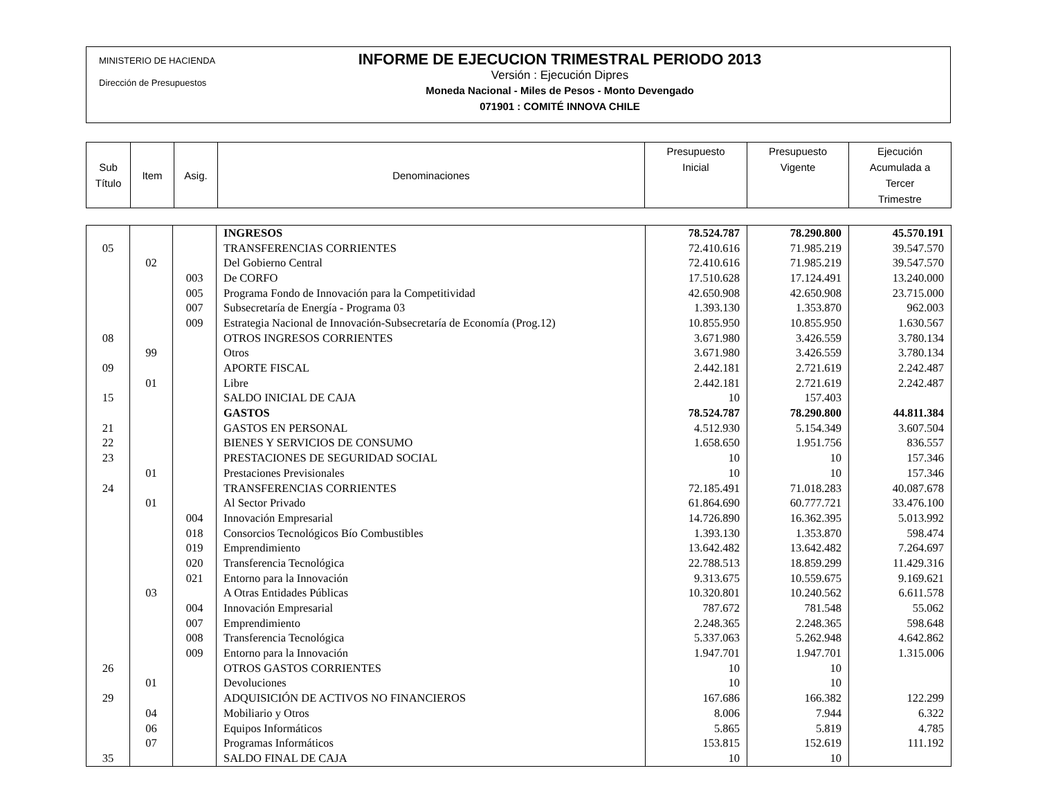MINISTERIO DE HACIENDA
Dirección de Presupuestos
INFORME DE EJECUCION TRIMESTRAL PERIODO 2013
Versión : Ejecución Dipres
Moneda Nacional - Miles de Pesos - Monto Devengado
071901 : COMITÉ INNOVA CHILE
| Sub Título | Item | Asig. | Denominaciones | Presupuesto Inicial | Presupuesto Vigente | Ejecución Acumulada a Tercer Trimestre |
| | | | INGRESOS | 78.524.787 | 78.290.800 | 45.570.191 |
| 05 | | | TRANSFERENCIAS CORRIENTES | 72.410.616 | 71.985.219 | 39.547.570 |
| | 02 | | Del Gobierno Central | 72.410.616 | 71.985.219 | 39.547.570 |
| | | 003 | De CORFO | 17.510.628 | 17.124.491 | 13.240.000 |
| | | 005 | Programa Fondo de Innovación para la Competitividad | 42.650.908 | 42.650.908 | 23.715.000 |
| | | 007 | Subsecretaría de Energía - Programa 03 | 1.393.130 | 1.353.870 | 962.003 |
| | | 009 | Estrategia Nacional de Innovación-Subsecretaría de Economía (Prog.12) | 10.855.950 | 10.855.950 | 1.630.567 |
| 08 | | | OTROS INGRESOS CORRIENTES | 3.671.980 | 3.426.559 | 3.780.134 |
| | 99 | | Otros | 3.671.980 | 3.426.559 | 3.780.134 |
| 09 | | | APORTE FISCAL | 2.442.181 | 2.721.619 | 2.242.487 |
| | 01 | | Libre | 2.442.181 | 2.721.619 | 2.242.487 |
| 15 | | | SALDO INICIAL DE CAJA | 10 | 157.403 | |
| | | | GASTOS | 78.524.787 | 78.290.800 | 44.811.384 |
| 21 | | | GASTOS EN PERSONAL | 4.512.930 | 5.154.349 | 3.607.504 |
| 22 | | | BIENES Y SERVICIOS DE CONSUMO | 1.658.650 | 1.951.756 | 836.557 |
| 23 | | | PRESTACIONES DE SEGURIDAD SOCIAL | 10 | 10 | 157.346 |
| | 01 | | Prestaciones Previsionales | 10 | 10 | 157.346 |
| 24 | | | TRANSFERENCIAS CORRIENTES | 72.185.491 | 71.018.283 | 40.087.678 |
| | 01 | | Al Sector Privado | 61.864.690 | 60.777.721 | 33.476.100 |
| | | 004 | Innovación Empresarial | 14.726.890 | 16.362.395 | 5.013.992 |
| | | 018 | Consorcios Tecnológicos Bío Combustibles | 1.393.130 | 1.353.870 | 598.474 |
| | | 019 | Emprendimiento | 13.642.482 | 13.642.482 | 7.264.697 |
| | | 020 | Transferencia Tecnológica | 22.788.513 | 18.859.299 | 11.429.316 |
| | | 021 | Entorno para la Innovación | 9.313.675 | 10.559.675 | 9.169.621 |
| | 03 | | A Otras Entidades Públicas | 10.320.801 | 10.240.562 | 6.611.578 |
| | | 004 | Innovación Empresarial | 787.672 | 781.548 | 55.062 |
| | | 007 | Emprendimiento | 2.248.365 | 2.248.365 | 598.648 |
| | | 008 | Transferencia Tecnológica | 5.337.063 | 5.262.948 | 4.642.862 |
| | | 009 | Entorno para la Innovación | 1.947.701 | 1.947.701 | 1.315.006 |
| 26 | | | OTROS GASTOS CORRIENTES | 10 | 10 | |
| | 01 | | Devoluciones | 10 | 10 | |
| 29 | | | ADQUISICIÓN DE ACTIVOS NO FINANCIEROS | 167.686 | 166.382 | 122.299 |
| | 04 | | Mobiliario y Otros | 8.006 | 7.944 | 6.322 |
| | 06 | | Equipos Informáticos | 5.865 | 5.819 | 4.785 |
| | 07 | | Programas Informáticos | 153.815 | 152.619 | 111.192 |
| 35 | | | SALDO FINAL DE CAJA | 10 | 10 | |